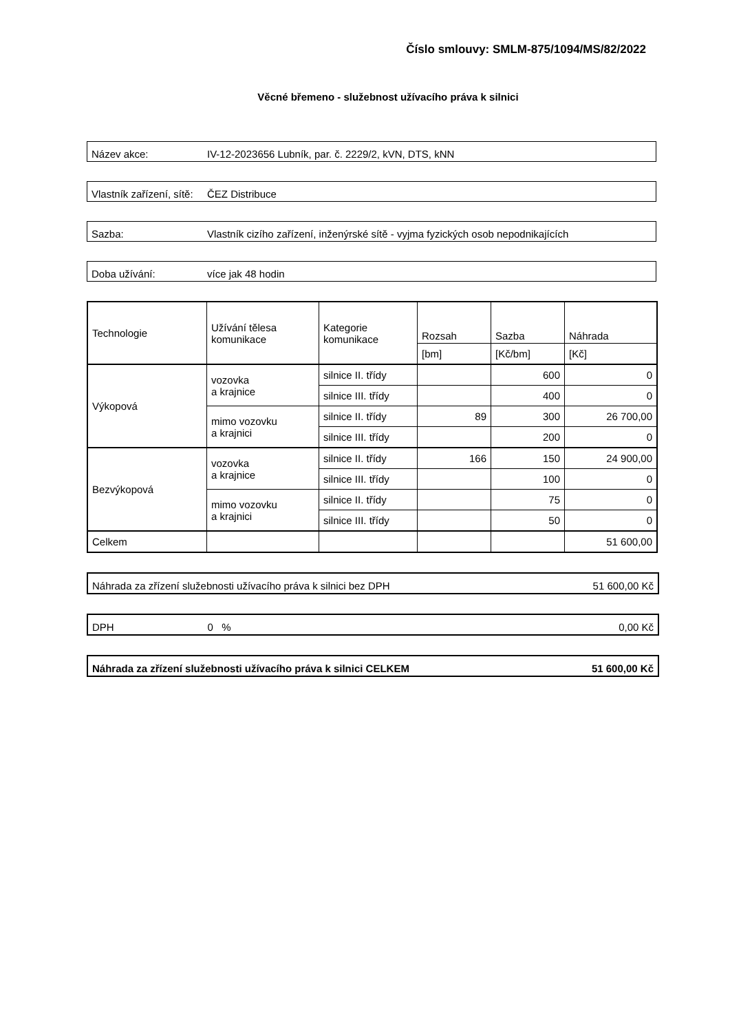Číslo smlouvy: SMLM-875/1094/MS/82/2022
Věcné břemeno - služebnost užívacího práva k silnici
Název akce: IV-12-2023656 Lubník, par. č. 2229/2, kVN, DTS, kNN
Vlastník zařízení, sítě: ČEZ Distribuce
Sazba: Vlastník cizího zařízení, inženýrské sítě - vyjma fyzických osob nepodnikajících
Doba užívání: více jak 48 hodin
| Technologie | Užívání tělesa komunikace | Kategorie komunikace | Rozsah | Sazba | Náhrada |
| --- | --- | --- | --- | --- | --- |
| | | | [bm] | [Kč/bm] | [Kč] |
| Výkopová | vozovka a krajnice | silnice II. třídy | | 600 | 0 |
| | | silnice III. třídy | | 400 | 0 |
| | mimo vozovku a krajnici | silnice II. třídy | 89 | 300 | 26 700,00 |
| | | silnice III. třídy | | 200 | 0 |
| Bezvýkopová | vozovka a krajnice | silnice II. třídy | 166 | 150 | 24 900,00 |
| | | silnice III. třídy | | 100 | 0 |
| | mimo vozovku a krajnici | silnice II. třídy | | 75 | 0 |
| | | silnice III. třídy | | 50 | 0 |
| Celkem | | | | | 51 600,00 |
Náhrada za zřízení služebnosti užívacího práva k silnici bez DPH 51 600,00 Kč
DPH 0 % 0,00 Kč
Náhrada za zřízení služebnosti užívacího práva k silnici CELKEM 51 600,00 Kč